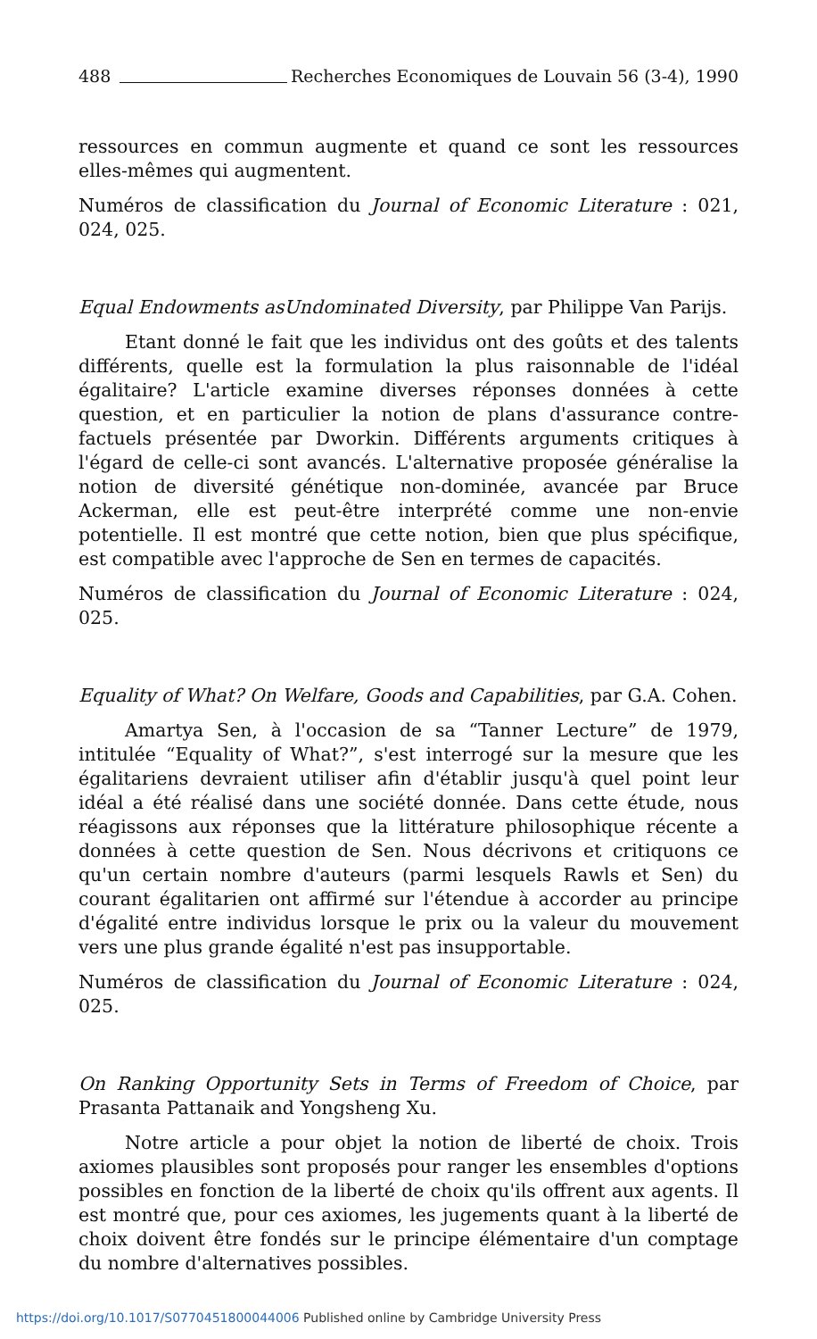488 Recherches Economiques de Louvain 56 (3-4), 1990
ressources en commun augmente et quand ce sont les ressources elles-mêmes qui augmentent.
Numéros de classification du Journal of Economic Literature : 021, 024, 025.
Equal Endowments asUndominated Diversity, par Philippe Van Parijs.
Etant donné le fait que les individus ont des goûts et des talents différents, quelle est la formulation la plus raisonnable de l'idéal égalitaire? L'article examine diverses réponses données à cette question, et en particulier la notion de plans d'assurance contre-factuels présentée par Dworkin. Différents arguments critiques à l'égard de celle-ci sont avancés. L'alternative proposée généralise la notion de diversité génétique non-dominée, avancée par Bruce Ackerman, elle est peut-être interprété comme une non-envie potentielle. Il est montré que cette notion, bien que plus spécifique, est compatible avec l'approche de Sen en termes de capacités.
Numéros de classification du Journal of Economic Literature : 024, 025.
Equality of What? On Welfare, Goods and Capabilities, par G.A. Cohen.
Amartya Sen, à l'occasion de sa “Tanner Lecture” de 1979, intitulée “Equality of What?”, s'est interrogé sur la mesure que les égalitariens devraient utiliser afin d'établir jusqu'à quel point leur idéal a été réalisé dans une société donnée. Dans cette étude, nous réagissons aux réponses que la littérature philosophique récente a données à cette question de Sen. Nous décrivons et critiquons ce qu'un certain nombre d'auteurs (parmi lesquels Rawls et Sen) du courant égalitarien ont affirmé sur l'étendue à accorder au principe d'égalité entre individus lorsque le prix ou la valeur du mouvement vers une plus grande égalité n'est pas insupportable.
Numéros de classification du Journal of Economic Literature : 024, 025.
On Ranking Opportunity Sets in Terms of Freedom of Choice, par Prasanta Pattanaik and Yongsheng Xu.
Notre article a pour objet la notion de liberté de choix. Trois axiomes plausibles sont proposés pour ranger les ensembles d'options possibles en fonction de la liberté de choix qu'ils offrent aux agents. Il est montré que, pour ces axiomes, les jugements quant à la liberté de choix doivent être fondés sur le principe élémentaire d'un comptage du nombre d'alternatives possibles.
https://doi.org/10.1017/S0770451800044006 Published online by Cambridge University Press